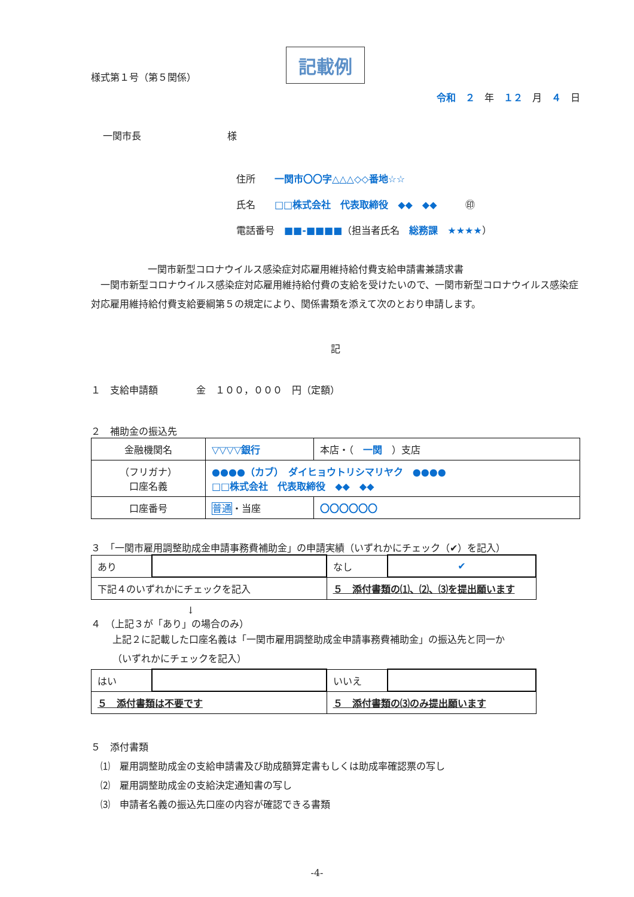様式第１号（第５関係） 記載例
令和　２　年　１２　月　４　日
一関市長　　　　　　　　　様
住所　　一関市〇〇字△△△◇◇番地☆☆
氏名　　□□株式会社　代表取締役　◆◆　◆◆　　　㊞
電話番号　■■-■■■■（担当者氏名　総務課　★★★★）
一関市新型コロナウイルス感染症対応雇用維持給付費支給申請書兼請求書
一関市新型コロナウイルス感染症対応雇用維持給付費の支給を受けたいので、一関市新型コロナウイルス感染症対応雇用維持給付費支給要綱第５の規定により、関係書類を添えて次のとおり申請します。
記
１　支給申請額　　　　金　１００，０００　円（定額）
２　補助金の振込先
| 金融機関名 | ▽▽▽▽銀行 | | 本店・（ 一関 ）支店 |
| （フリガナ） 口座名義 | ●●●●（カブ） ダイヒョウトリシマリヤク ●●●● □□株式会社 代表取締役 ◆◆ ◆◆ | | |
| 口座番号 | 普通 ・当座 | 〇〇〇〇〇〇 | |
３　「一関市雇用調整助成金申請事務費補助金」の申請実績（いずれかにチェック（✔）を記入）
| あり | | なし | ✔ |
| 下記４のいずれかにチェックを記入 | | ５ 添付書類の⑴、⑵、⑶を提出願います | |
↓
４　（上記３が「あり」の場合のみ）
上記２に記載した口座名義は「一関市雇用調整助成金申請事務費補助金」の振込先と同一か
（いずれかにチェックを記入）
| はい | | いいえ | |
| ５ 添付書類は不要です | | ５ 添付書類の⑶のみ提出願います | |
５　添付書類
⑴　雇用調整助成金の支給申請書及び助成額算定書もしくは助成率確認票の写し
⑵　雇用調整助成金の支給決定通知書の写し
⑶　申請者名義の振込先口座の内容が確認できる書類
-4-